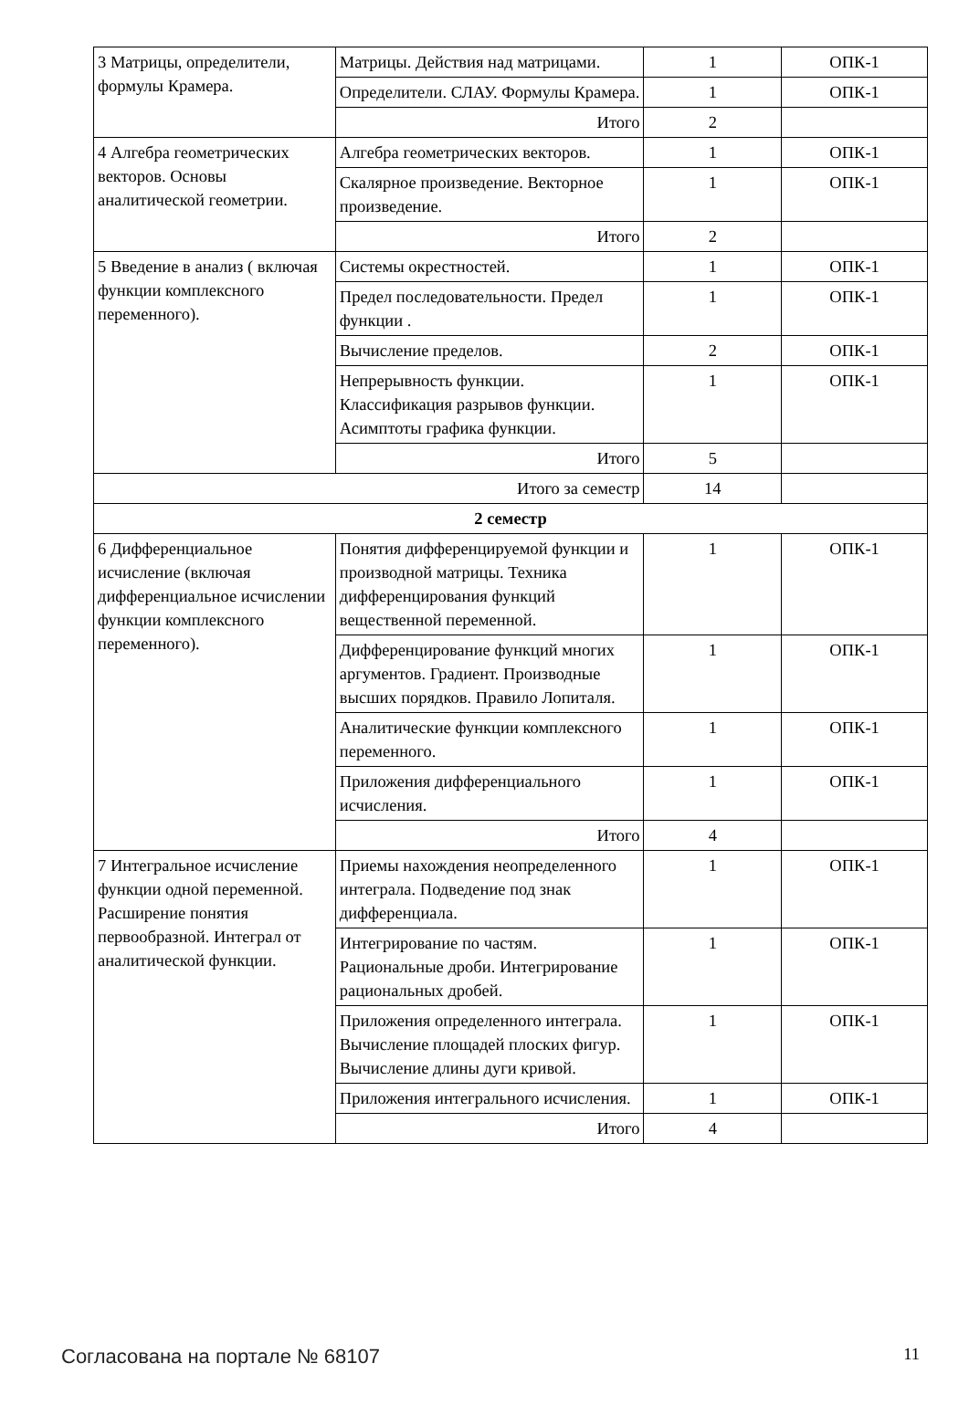| 3 Матрицы, определители, формулы Крамера. | Матрицы. Действия над матрицами. | 1 | ОПК-1 |
| | Определители. СЛАУ. Формулы Крамера. | 1 | ОПК-1 |
| | Итого | 2 | |
| 4 Алгебра геометрических векторов. Основы аналитической геометрии. | Алгебра геометрических векторов. | 1 | ОПК-1 |
| | Скалярное произведение. Векторное произведение. | 1 | ОПК-1 |
| | Итого | 2 | |
| 5 Введение в анализ ( включая функции комплексного переменного). | Системы окрестностей. | 1 | ОПК-1 |
| | Предел последовательности. Предел функции . | 1 | ОПК-1 |
| | Вычисление пределов. | 2 | ОПК-1 |
| | Непрерывность функции. Классификация разрывов функции. Асимптоты графика функции. | 1 | ОПК-1 |
| | Итого | 5 | |
| Итого за семестр | | 14 | |
| 2 семестр | | | |
| 6 Дифференциальное исчисление (включая дифференциальное исчислении функции комплексного переменного). | Понятия дифференцируемой функции и производной матрицы. Техника дифференцирования функций вещественной переменной. | 1 | ОПК-1 |
| | Дифференцирование функций многих аргументов. Градиент. Производные высших порядков. Правило Лопиталя. | 1 | ОПК-1 |
| | Аналитические функции комплексного переменного. | 1 | ОПК-1 |
| | Приложения дифференциального исчисления. | 1 | ОПК-1 |
| | Итого | 4 | |
| 7 Интегральное исчисление функции одной переменной. Расширение понятия первообразной. Интеграл от аналитической функции. | Приемы нахождения неопределенного интеграла. Подведение под знак дифференциала. | 1 | ОПК-1 |
| | Интегрирование по частям. Рациональные дроби. Интегрирование рациональных дробей. | 1 | ОПК-1 |
| | Приложения определенного интеграла. Вычисление площадей плоских фигур. Вычисление длины дуги кривой. | 1 | ОПК-1 |
| | Приложения интегрального исчисления. | 1 | ОПК-1 |
| | Итого | 4 | |
Согласована на портале № 68107 11